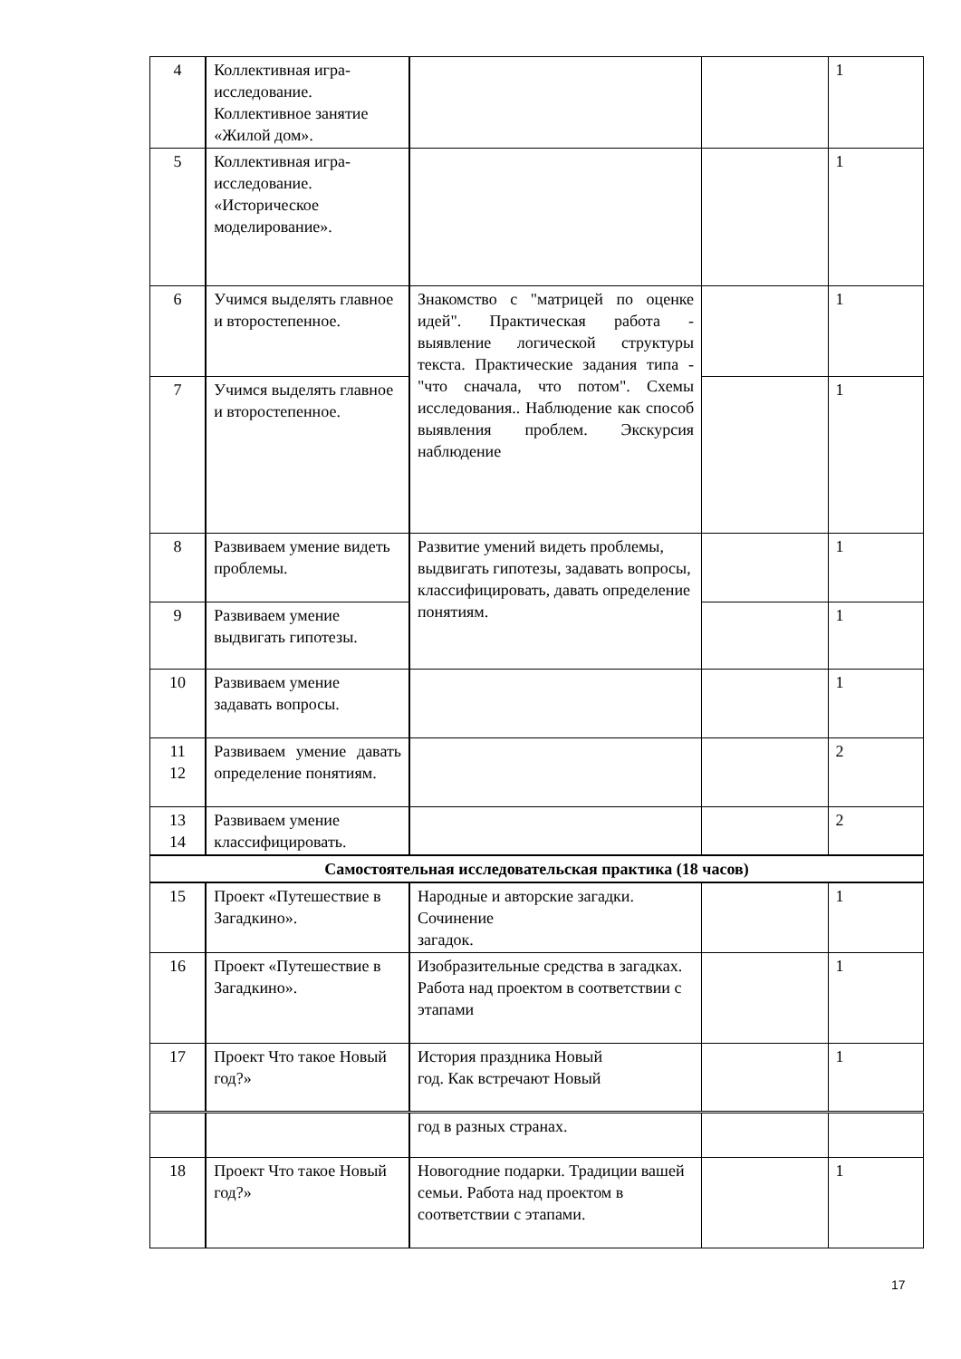| 4 | Коллективная игра-исследование. Коллективное занятие «Жилой дом». | | | 1 |
| 5 | Коллективная игра-исследование. «Историческое моделирование». | | | 1 |
| 6 | Учимся выделять главное и второстепенное. | Знакомство с "матрицей по оценке идей". Практическая работа - выявление логической структуры текста. Практические задания типа - "что сначала, что потом". Схемы исследования.. Наблюдение как способ выявления проблем. Экскурсия наблюдение | | 1 |
| 7 | Учимся выделять главное и второстепенное. | | | 1 |
| 8 | Развиваем умение видеть проблемы. | Развитие умений видеть проблемы, выдвигать гипотезы, задавать вопросы, классифицировать, давать определение понятиям. | | 1 |
| 9 | Развиваем умение выдвигать гипотезы. | | | 1 |
| 10 | Развиваем умение задавать вопросы. | | | 1 |
| 11 12 | Развиваем умение давать определение понятиям. | | | 2 |
| 13 14 | Развиваем умение классифицировать. | | | 2 |
| Самостоятельная исследовательская практика (18 часов) | | | | |
| 15 | Проект «Путешествие в Загадкино». | Народные и авторские загадки. Сочинение загадок. | | 1 |
| 16 | Проект «Путешествие в Загадкино». | Изобразительные средства в загадках. Работа над проектом в соответствии с этапами | | 1 |
| 17 | Проект Что такое Новый год?» | История праздника Новый год. Как встречают Новый | | 1 |
| | | год в разных странах. | | |
| 18 | Проект Что такое Новый год?» | Новогодние подарки. Традиции вашей семьи. Работа над проектом в соответствии с этапами. | | 1 |
17